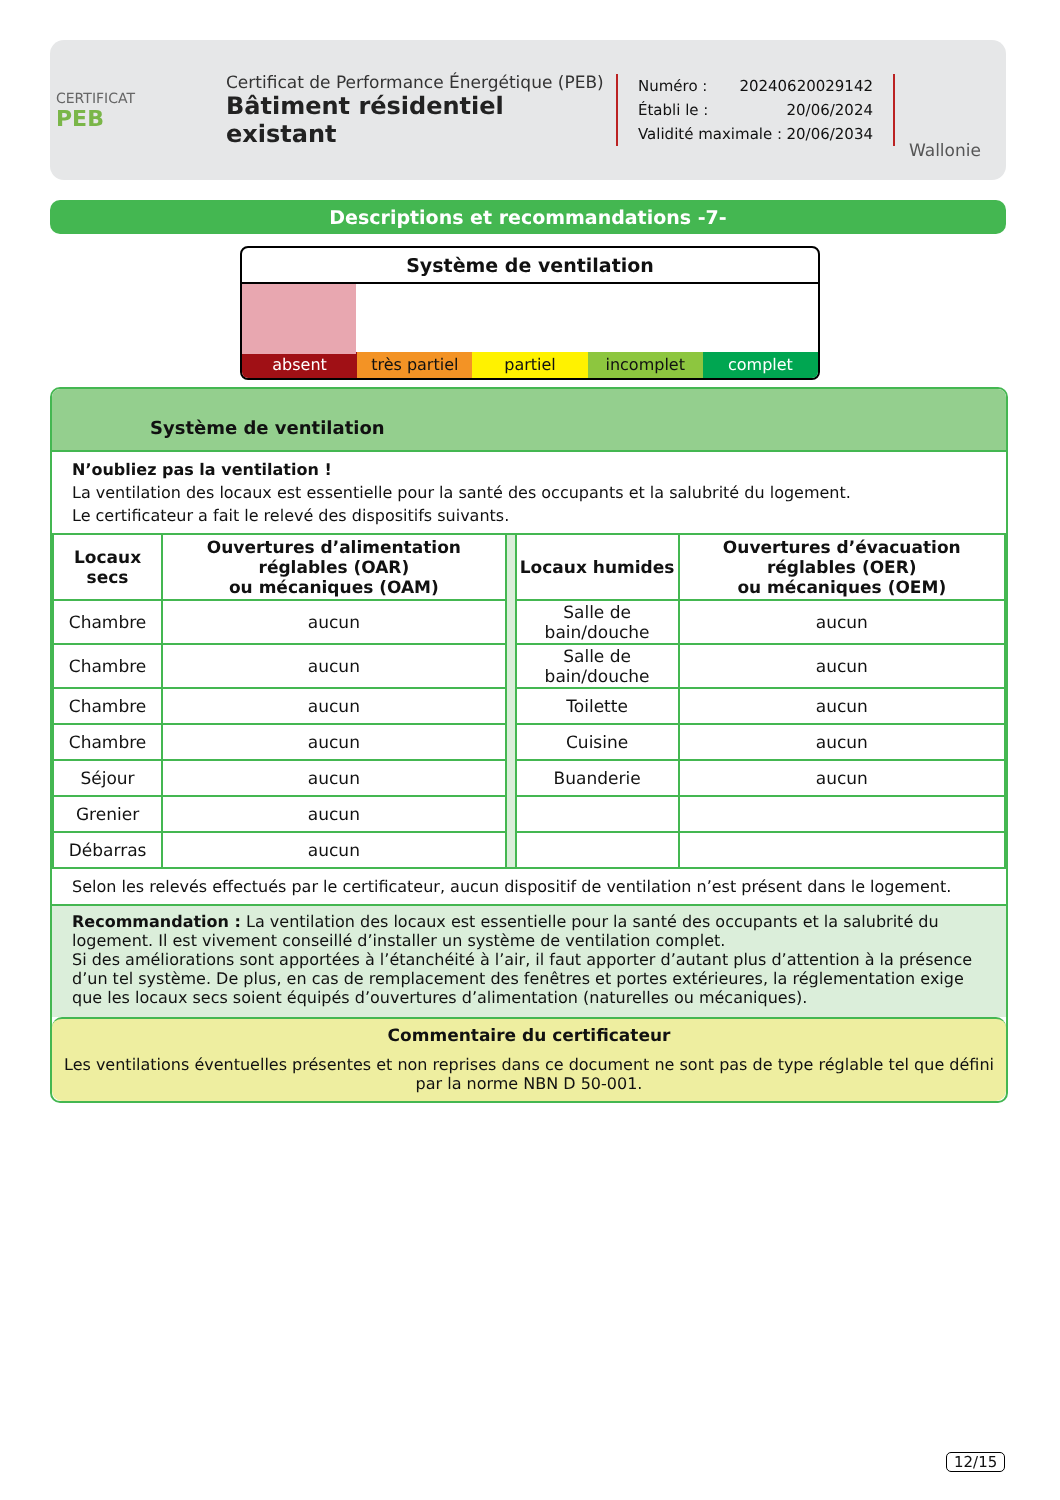CERTIFICAT
PEB
Certificat de Performance Énergétique (PEB)
Bâtiment résidentiel existant
Numéro : 20240620029142
Établi le : 20/06/2024
Validité maximale : 20/06/2034
Wallonie
Descriptions et recommandations -7-
Système de ventilation
absent très partiel partiel incomplet complet
Système de ventilation
N’oubliez pas la ventilation !
La ventilation des locaux est essentielle pour la santé des occupants et la salubrité du logement.
Le certificateur a fait le relevé des dispositifs suivants.
| Locaux secs | Ouvertures d’alimentation réglables (OAR) ou mécaniques (OAM) | | Locaux humides | Ouvertures d’évacuation réglables (OER) ou mécaniques (OEM) |
| Chambre | aucun | | Salle de bain/douche | aucun |
| Chambre | aucun | | Salle de bain/douche | aucun |
| Chambre | aucun | | Toilette | aucun |
| Chambre | aucun | | Cuisine | aucun |
| Séjour | aucun | | Buanderie | aucun |
| Grenier | aucun | | | |
| Débarras | aucun | | | |
Selon les relevés effectués par le certificateur, aucun dispositif de ventilation n’est présent dans le logement.
Recommandation : La ventilation des locaux est essentielle pour la santé des occupants et la salubrité du logement. Il est vivement conseillé d’installer un système de ventilation complet.
Si des améliorations sont apportées à l’étanchéité à l’air, il faut apporter d’autant plus d’attention à la présence d’un tel système. De plus, en cas de remplacement des fenêtres et portes extérieures, la réglementation exige que les locaux secs soient équipés d’ouvertures d’alimentation (naturelles ou mécaniques).
Commentaire du certificateur
Les ventilations éventuelles présentes et non reprises dans ce document ne sont pas de type réglable tel que défini par la norme NBN D 50-001.
12/15